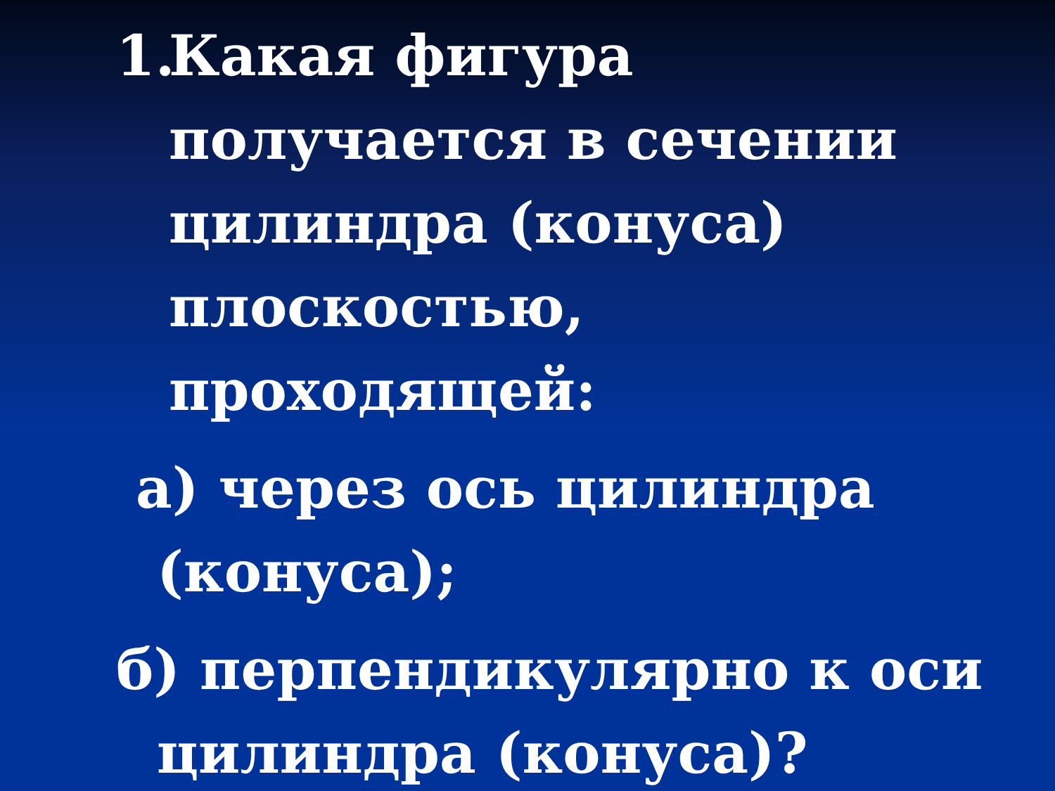1.
Какая фигура получается в сечении цилиндра (конуса) плоскостью, проходящей:
а) через ось цилиндра
(конуса);
б) перпендикулярно к оси
цилиндра (конуса)?